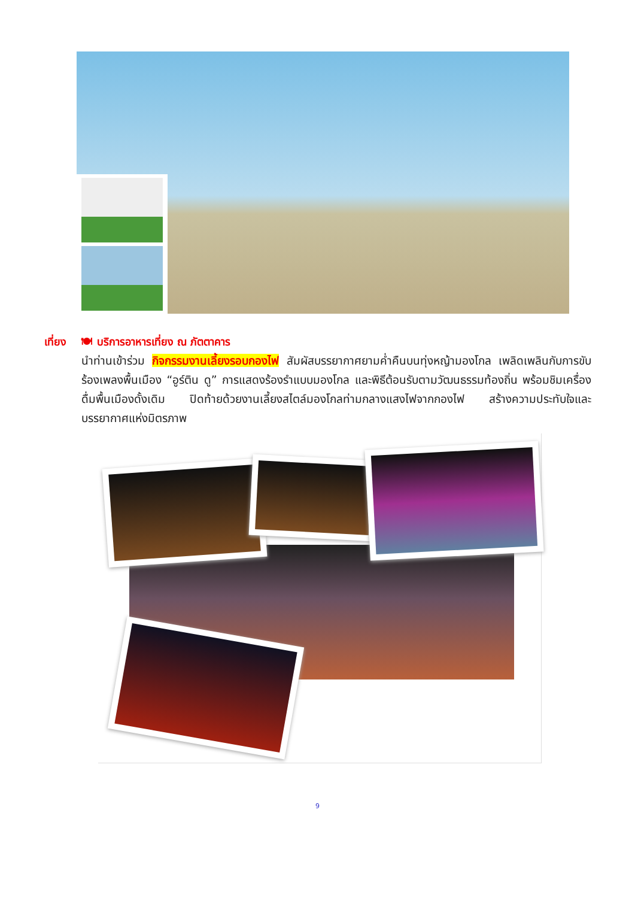เที่ยง 🍽 บริการอาหารเที่ยง ณ ภัตตาคาร
นำท่านเข้าร่วม กิจกรรมงานเลี้ยงรอบกองไฟ สัมผัสบรรยากาศยามค่ำคืนบนทุ่งหญ้ามองโกล เพลิดเพลินกับการขับร้องเพลงพื้นเมือง “อูร์ติน ดู” การแสดงร้องรำแบบมองโกล และพิธีต้อนรับตามวัฒนธรรมท้องถิ่น พร้อมชิมเครื่องดื่มพื้นเมืองดั้งเดิม ปิดท้ายด้วยงานเลี้ยงสไตล์มองโกลท่ามกลางแสงไฟจากกองไฟ สร้างความประทับใจและบรรยากาศแห่งมิตรภาพ
9